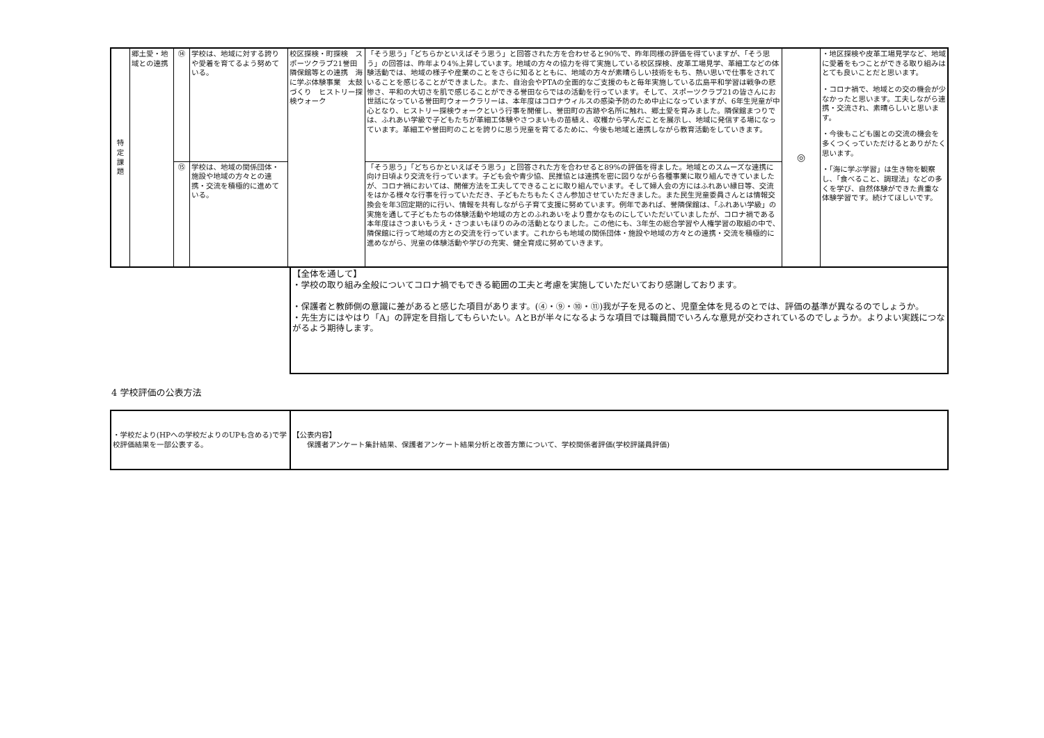| 特 定 課 題 | 郷土愛・地域との連携 | ⑭ | 学校は、地域に対する誇りや愛着を育てるよう努めている。 | 校区探検・町探検 スポーツクラブ21誉田 隣保館等との連携 海に学ぶ体験事業 太鼓づくり ヒストリー探検ウォーク | 「そう思う」「どちらかといえばそう思う」と回答された方を合わせると90%で、昨年同様の評価を得ていますが、「そう思う」の回答は、昨年より4%上昇しています。地域の方々の協力を得て実施している校区探検、皮革工場見学、革細工などの体験活動では、地域の様子や産業のことをさらに知るとともに、地域の方々が素晴らしい技術をもち、熱い思いで仕事をされていることを感じることができました。また、自治会やPTAの全面的なご支援のもと毎年実施している広島平和学習は戦争の悲惨さ、平和の大切さを肌で感じることができる誉田ならではの活動を行っています。そして、スポーツクラブ21の皆さんにお世話になっている誉田町ウォークラリーは、本年度はコロナウィルスの感染予防のため中止になっていますが、6年生児童が中心となり、ヒストリー探検ウォークという行事を開催し、誉田町の古跡や名所に触れ、郷土愛を育みました。隣保館まつりでは、ふれあい学級で子どもたちが革細工体験やさつまいもの苗植え、収穫から学んだことを展示し、地域に発信する場になっています。革細工や誉田町のことを誇りに思う児童を育てるために、今後も地域と連携しながら教育活動をしていきます。 | ◎ | ・地区探検や皮革工場見学など、地域に愛着をもつことができる取り組みはとても良いことだと思います。 ・コロナ禍で、地域との交の機会が少なかったと思います。工夫しながら連携・交流され、素晴らしいと思います。 ・今後もこども園との交流の機会を多くつくっていただけるとありがたく思います。 ・「海に学ぶ学習」は生き物を観察し、「食べること、調理法」などの多くを学び、自然体験ができた貴重な体験学習です。続けてほしいです。 |
| | | ⑮ | 学校は、地域の関係団体・施設や地域の方々との連携・交流を積極的に進めている。 | | 「そう思う」「どちらかといえばそう思う」と回答された方を合わせると89%の評価を得ました。地域とのスムーズな連携に向け日頃より交流を行っています。子ども会や青少協、民推協とは連携を密に図りながら各種事業に取り組んできていましたが、コロナ禍においては、開催方法を工夫してできることに取り組んでいます。そして婦人会の方にはふれあい縁日等、交流をはかる様々な行事を行っていただき、子どもたちもたくさん参加させていただきました。また民生児童委員さんとは情報交換会を年3回定期的に行い、情報を共有しながら子育て支援に努めています。例年であれば、誉隣保館は、「ふれあい学級」の実施を通して子どもたちの体験活動や地域の方とのふれあいをより豊かなものにしていただいていましたが、コロナ禍である本年度はさつまいもうえ・さつまいもほりのみの活動となりました。この他にも、3年生の総合学習や人権学習の取組の中で、隣保館に行って地域の方との交流を行っています。これからも地域の関係団体・施設や地域の方々との連携・交流を積極的に進めながら、児童の体験活動や学びの充実、健全育成に努めていきます。 | | |
| 【全体を通して】 ・学校の取り組み全般についてコロナ禍でもできる範囲の工夫と考慮を実施していただいており感謝しております。 ・保護者と教師側の意識に差があると感じた項目があります。(④・⑨・⑩・⑪)我が子を見るのと、児童全体を見るのとでは、評価の基準が異なるのでしょうか。 ・先生方にはやはり「A」の評定を目指してもらいたい。AとBが半々になるような項目では職員間でいろんな意見が交わされているのでしょうか。よりよい実践につながるよう期待します。 |
4 学校評価の公表方法
| ・学校だより(HPへの学校だよりのUPも含める)で学校評価結果を一部公表する。 | 【公表内容】 保護者アンケート集計結果、保護者アンケート結果分析と改善方策について、学校関係者評価(学校評議員評価) |